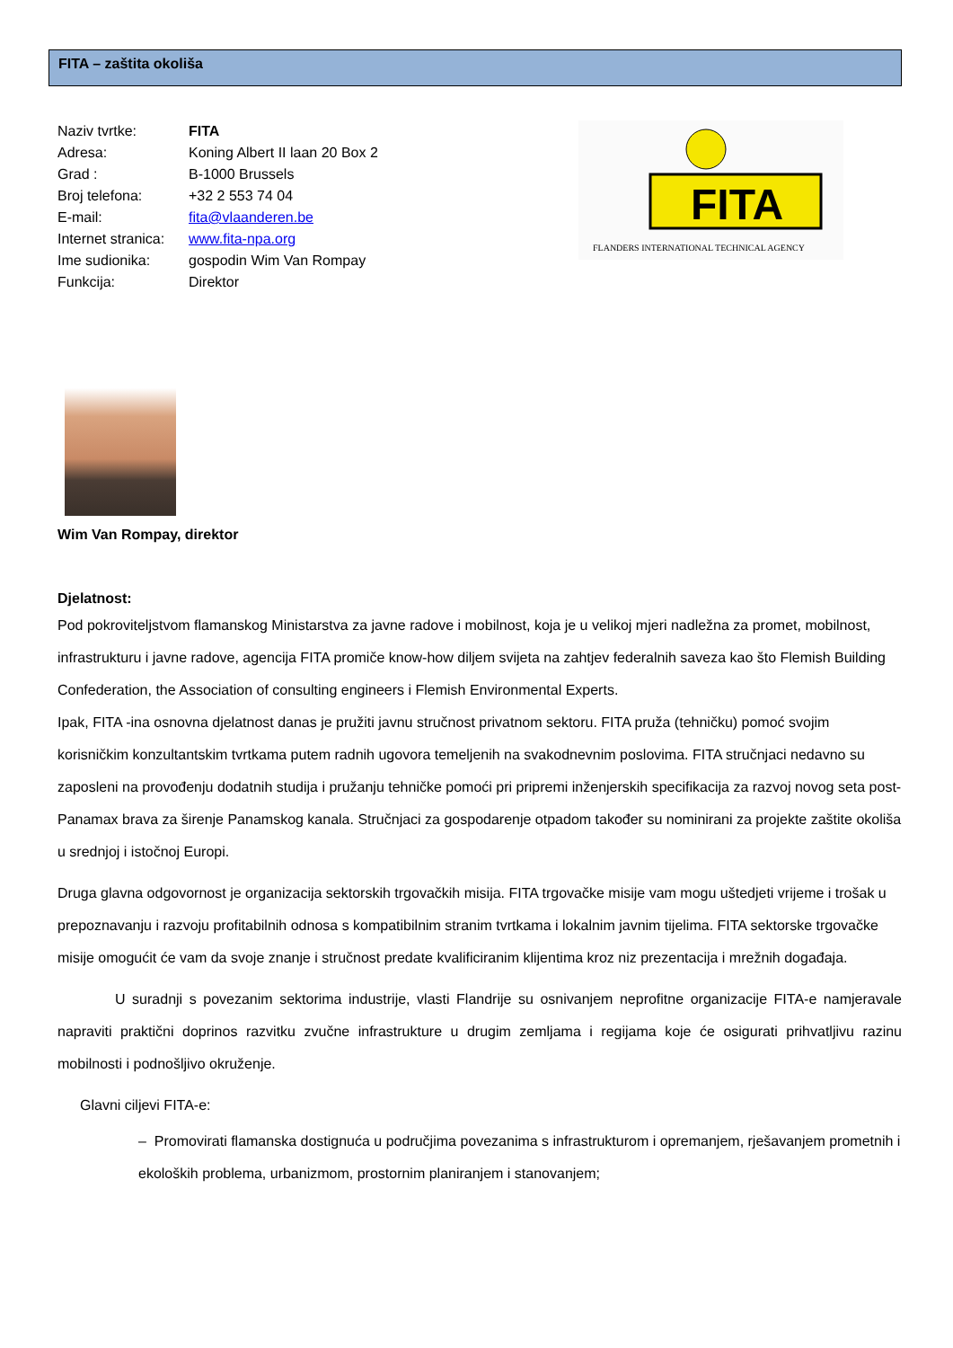FITA – zaštita okoliša
Naziv tvrtke: FITA
Adresa: Koning Albert II laan 20 Box 2
Grad : B-1000 Brussels
Broj telefona: +32 2 553 74 04
E-mail: fita@vlaanderen.be
Internet stranica: www.fita-npa.org
Ime sudionika: gospodin Wim Van Rompay
Funkcija: Direktor
FITA
FLANDERS INTERNATIONAL TECHNICAL AGENCY
Wim Van Rompay, direktor
Djelatnost:
Pod pokroviteljstvom flamanskog Ministarstva za javne radove i mobilnost, koja je u velikoj mjeri nadležna za promet, mobilnost, infrastrukturu i javne radove, agencija FITA promiče know-how diljem svijeta na zahtjev federalnih saveza kao što Flemish Building Confederation, the Association of consulting engineers i Flemish Environmental Experts.
Ipak, FITA -ina osnovna djelatnost danas je pružiti javnu stručnost privatnom sektoru. FITA pruža (tehničku) pomoć svojim korisničkim konzultantskim tvrtkama putem radnih ugovora temeljenih na svakodnevnim poslovima. FITA stručnjaci nedavno su zaposleni na provođenju dodatnih studija i pružanju tehničke pomoći pri pripremi inženjerskih specifikacija za razvoj novog seta post-Panamax brava za širenje Panamskog kanala. Stručnjaci za gospodarenje otpadom također su nominirani za projekte zaštite okoliša u srednjoj i istočnoj Europi.
Druga glavna odgovornost je organizacija sektorskih trgovačkih misija. FITA trgovačke misije vam mogu uštedjeti vrijeme i trošak u prepoznavanju i razvoju profitabilnih odnosa s kompatibilnim stranim tvrtkama i lokalnim javnim tijelima. FITA sektorske trgovačke misije omogućit će vam da svoje znanje i stručnost predate kvalificiranim klijentima kroz niz prezentacija i mrežnih događaja.
U suradnji s povezanim sektorima industrije, vlasti Flandrije su osnivanjem neprofitne organizacije FITA-e namjeravale napraviti praktični doprinos razvitku zvučne infrastrukture u drugim zemljama i regijama koje će osigurati prihvatljivu razinu mobilnosti i podnošljivo okruženje.
Glavni ciljevi FITA-e:
– Promovirati flamanska dostignuća u područjima povezanima s infrastrukturom i opremanjem, rješavanjem prometnih i ekoloških problema, urbanizmom, prostornim planiranjem i stanovanjem;